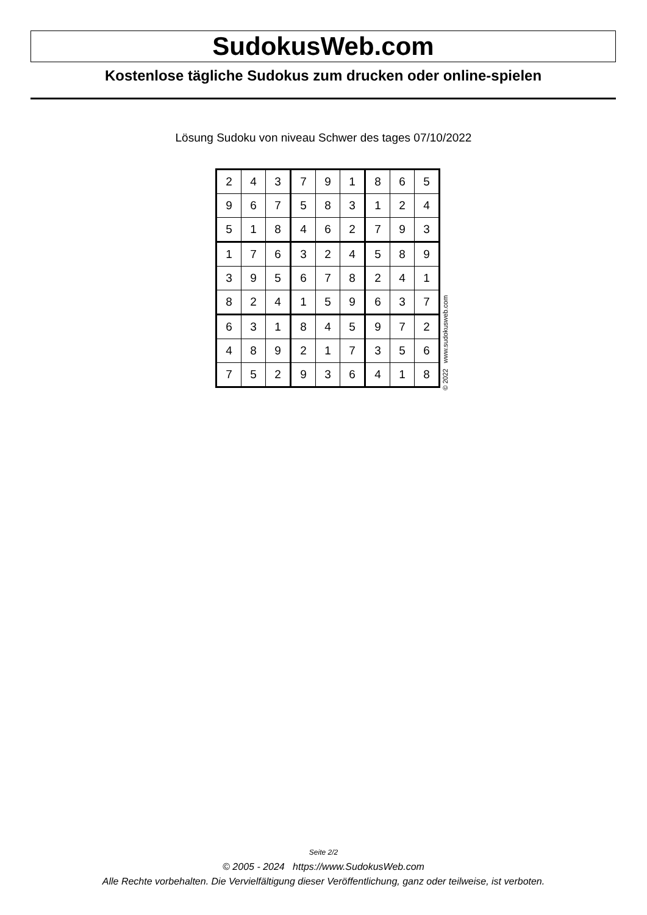SudokusWeb.com
Kostenlose tägliche Sudokus zum drucken oder online-spielen
Lösung Sudoku von niveau Schwer des tages 07/10/2022
| 2 | 4 | 3 | 7 | 9 | 1 | 8 | 6 | 5 |
| 9 | 6 | 7 | 5 | 8 | 3 | 1 | 2 | 4 |
| 5 | 1 | 8 | 4 | 6 | 2 | 7 | 9 | 3 |
| 1 | 7 | 6 | 3 | 2 | 4 | 5 | 8 | 9 |
| 3 | 9 | 5 | 6 | 7 | 8 | 2 | 4 | 1 |
| 8 | 2 | 4 | 1 | 5 | 9 | 6 | 3 | 7 |
| 6 | 3 | 1 | 8 | 4 | 5 | 9 | 7 | 2 |
| 4 | 8 | 9 | 2 | 1 | 7 | 3 | 5 | 6 |
| 7 | 5 | 2 | 9 | 3 | 6 | 4 | 1 | 8 |
© 2022 www.sudokusweb.com
Seite 2/2
© 2005 - 2024 https://www.SudokusWeb.com
Alle Rechte vorbehalten. Die Vervielfältigung dieser Veröffentlichung, ganz oder teilweise, ist verboten.